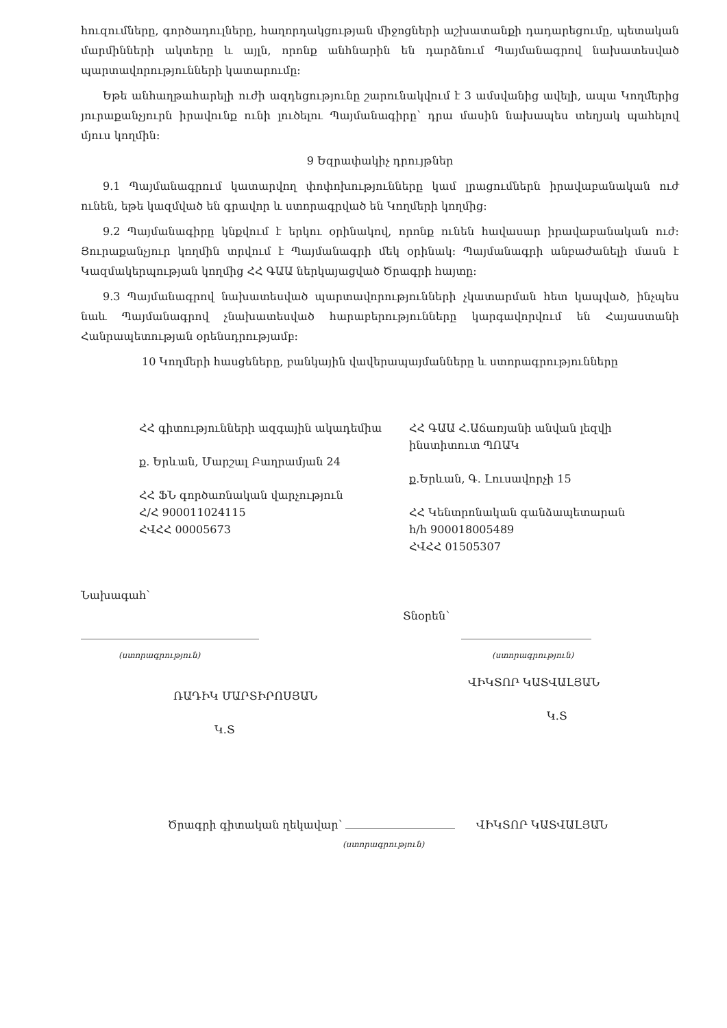հուզումները, գործադուլները, հաղորդակցության միջոցների աշխատանքի դադարեցումը, պետական մարմինների ակտերը և այլն, որոնք անհնարին են դարձնում Պայմանագրով նախատեսված պարտավորությունների կատարումը:
Եթե անհաղթահարելի ուժի ազդեցությունը շարունակվում է 3 ամսվանից ավելի, ապա Կողմերից յուրաքանչյուրն իրավունք ունի լուծելու Պայմանագիրը՝ դրա մասին նախապես տեղյակ պահելով մյուս կողմին:
9 Եզրափակիչ դրույթներ
9.1 Պայմանագրում կատարվող փոփոխությունները կամ լրացումներն իրավաբանական ուժ ունեն, եթե կազմված են գրավոր և ստորագրված են Կողմերի կողմից:
9.2 Պայմանագիրը կնքվում է երկու օրինակով, որոնք ունեն հավասար իրավաբանական ուժ: Յուրաքանչյուր կողմին տրվում է Պայմանագրի մեկ օրինակ: Պայմանագրի անբաժանելի մասն է Կազմակերպության կողմից ՀՀ ԳԱԱ ներկայացված Ծրագրի հայտը:
9.3 Պայմանագրով նախատեսված պարտավորությունների չկատարման հետ կապված, ինչպես նաև Պայմանագրով չնախատեսված հարաբերությունները կարգավորվում են Հայաստանի Հանրապետության օրենսդրությամբ:
10 Կողմերի հասցեները, բանկային վավերապայմանները և ստորագրությունները
ՀՀ գիտությունների ազգային ակադեմիա
ք. Երևան, Մարշալ Բաղրամյան 24
ՀՀ ՖՆ գործառնական վարչություն
Հ/Հ 900011024115
ՀՎՀՀ 00005673
ՀՀ ԳԱԱ Հ.Աճառյանի անվան լեզվի ինստիտուտ ՊՈԱԿ
ք.Երևան, Գ. Լուսավորչի 15
ՀՀ Կենտրոնական գանձապետարան
h/h 900018005489
ՀՎՀՀ 01505307
Նախագահ՝
(ստորագրություն)
ՌԱԴԻԿ ՄԱՐՏԻՐՈՍՅԱՆ
Կ.Տ
Տնօրեն՝
(ստորագրություն)
ՎԻԿՏՈՐ ԿԱՏՎԱԼՅԱՆ
Կ.Տ
Ծրագրի գիտական ղեկավար՝ ՎԻԿՏՈՐ ԿԱՏՎԱԼՅԱՆ
(ստորագրություն)